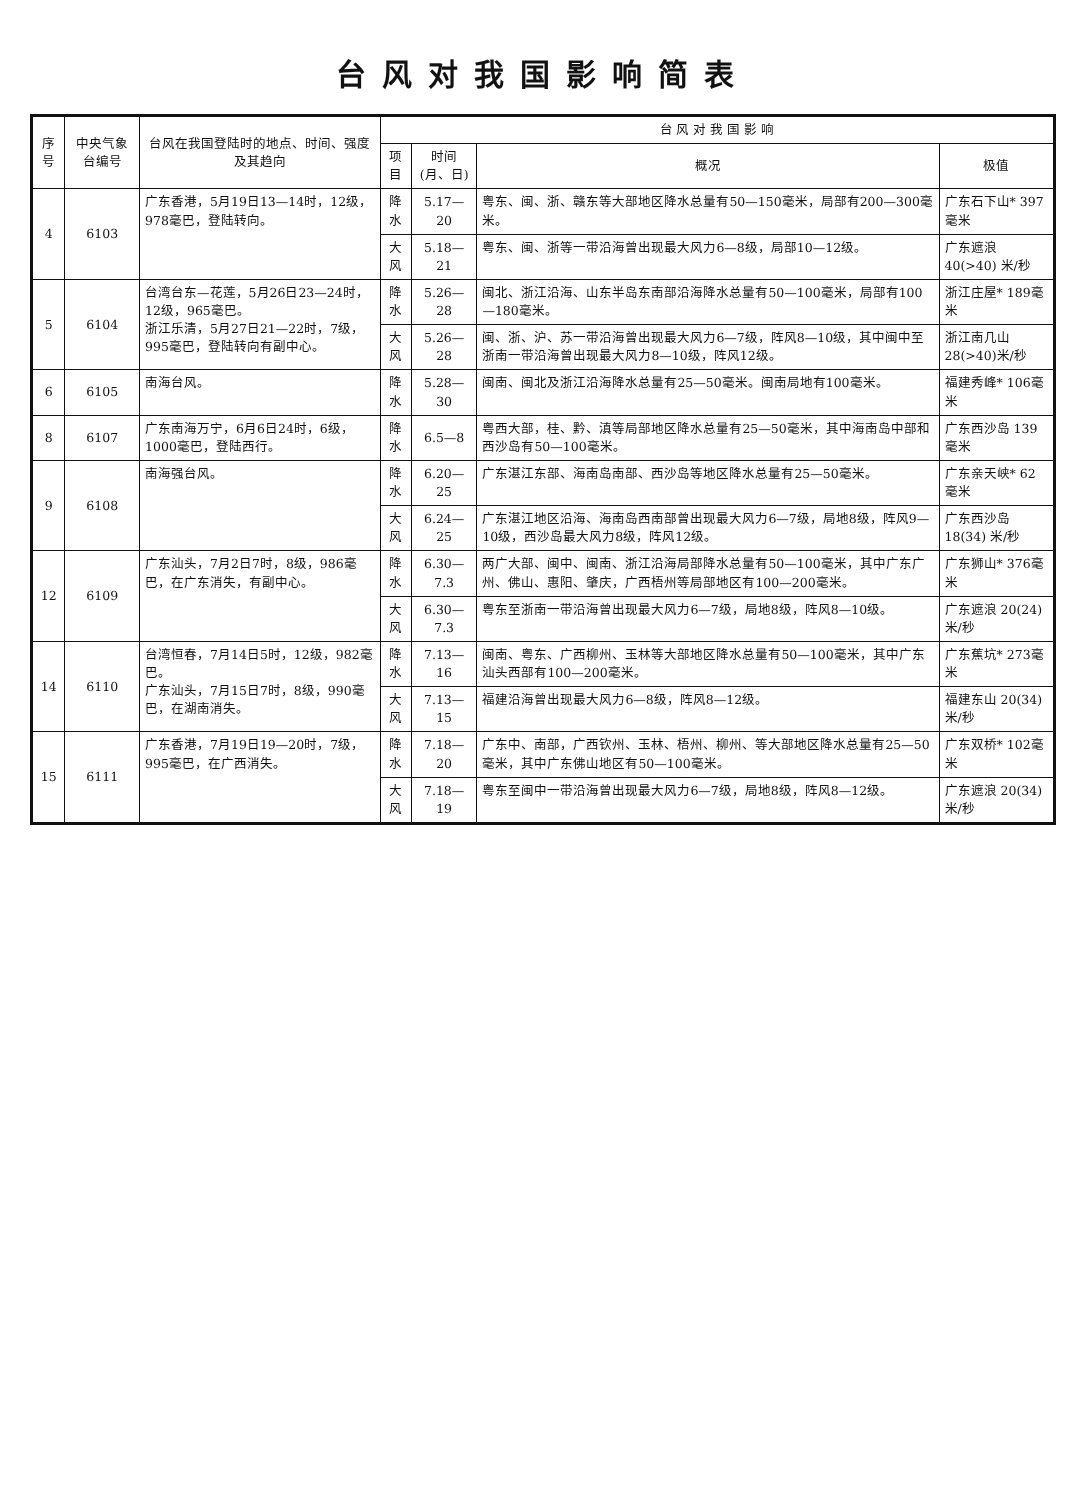台风对我国影响简表
| 序号 | 中央气象台编号 | 台风在我国登陆时的地点、时间、强度及其趋向 | 台 风 对 我 国 影 响 | | | |
| --- | --- | --- | --- | --- | --- | --- |
| | | | 项目 | 时间(月、日) | 概况 | 极值 |
| 4 | 6103 | 广东香港，5月19日13—14时，12级，978毫巴，登陆转向。 | 降水 | 5.17—20 | 粤东、闽、浙、赣东等大部地区降水总量有50—150毫米，局部有200—300毫米。 | 广东石下山* 397毫米 |
| | | | 大风 | 5.18—21 | 粤东、闽、浙等一带沿海曾出现最大风力6—8级，局部10—12级。 | 广东遮浪 40(>40) 米/秒 |
| 5 | 6104 | 台湾台东—花莲，5月26日23—24时，12级，965毫巴。 浙江乐清，5月27日21—22时，7级，995毫巴，登陆转向有副中心。 | 降水 | 5.26—28 | 闽北、浙江沿海、山东半岛东南部沿海降水总量有50—100毫米，局部有100—180毫米。 | 浙江庄屋* 189毫米 |
| | | | 大风 | 5.26—28 | 闽、浙、沪、苏一带沿海曾出现最大风力6—7级，阵风8—10级，其中闽中至浙南一带沿海曾出现最大风力8—10级，阵风12级。 | 浙江南几山28(>40)米/秒 |
| 6 | 6105 | 南海台风。 | 降水 | 5.28—30 | 闽南、闽北及浙江沿海降水总量有25—50毫米。闽南局地有100毫米。 | 福建秀峰* 106毫米 |
| 8 | 6107 | 广东南海万宁，6月6日24时，6级，1000毫巴，登陆西行。 | 降水 | 6.5—8 | 粤西大部，桂、黔、滇等局部地区降水总量有25—50毫米，其中海南岛中部和西沙岛有50—100毫米。 | 广东西沙岛 139毫米 |
| 9 | 6108 | 南海强台风。 | 降水 | 6.20—25 | 广东湛江东部、海南岛南部、西沙岛等地区降水总量有25—50毫米。 | 广东亲天峡* 62毫米 |
| | | | 大风 | 6.24—25 | 广东湛江地区沿海、海南岛西南部曾出现最大风力6—7级，局地8级，阵风9—10级，西沙岛最大风力8级，阵风12级。 | 广东西沙岛 18(34) 米/秒 |
| 12 | 6109 | 广东汕头，7月2日7时，8级，986毫巴，在广东消失，有副中心。 | 降水 | 6.30—7.3 | 两广大部、闽中、闽南、浙江沿海局部降水总量有50—100毫米，其中广东广州、佛山、惠阳、肇庆，广西梧州等局部地区有100—200毫米。 | 广东狮山* 376毫米 |
| | | | 大风 | 6.30—7.3 | 粤东至浙南一带沿海曾出现最大风力6—7级，局地8级，阵风8—10级。 | 广东遮浪 20(24) 米/秒 |
| 14 | 6110 | 台湾恒春，7月14日5时，12级，982毫巴。 广东汕头，7月15日7时，8级，990毫巴，在湖南消失。 | 降水 | 7.13—16 | 闽南、粤东、广西柳州、玉林等大部地区降水总量有50—100毫米，其中广东汕头西部有100—200毫米。 | 广东蕉坑* 273毫米 |
| | | | 大风 | 7.13—15 | 福建沿海曾出现最大风力6—8级，阵风8—12级。 | 福建东山 20(34) 米/秒 |
| 15 | 6111 | 广东香港，7月19日19—20时，7级，995毫巴，在广西消失。 | 降水 | 7.18—20 | 广东中、南部，广西钦州、玉林、梧州、柳州、等大部地区降水总量有25—50毫米，其中广东佛山地区有50—100毫米。 | 广东双桥* 102毫米 |
| | | | 大风 | 7.18—19 | 粤东至闽中一带沿海曾出现最大风力6—7级，局地8级，阵风8—12级。 | 广东遮浪 20(34) 米/秒 |